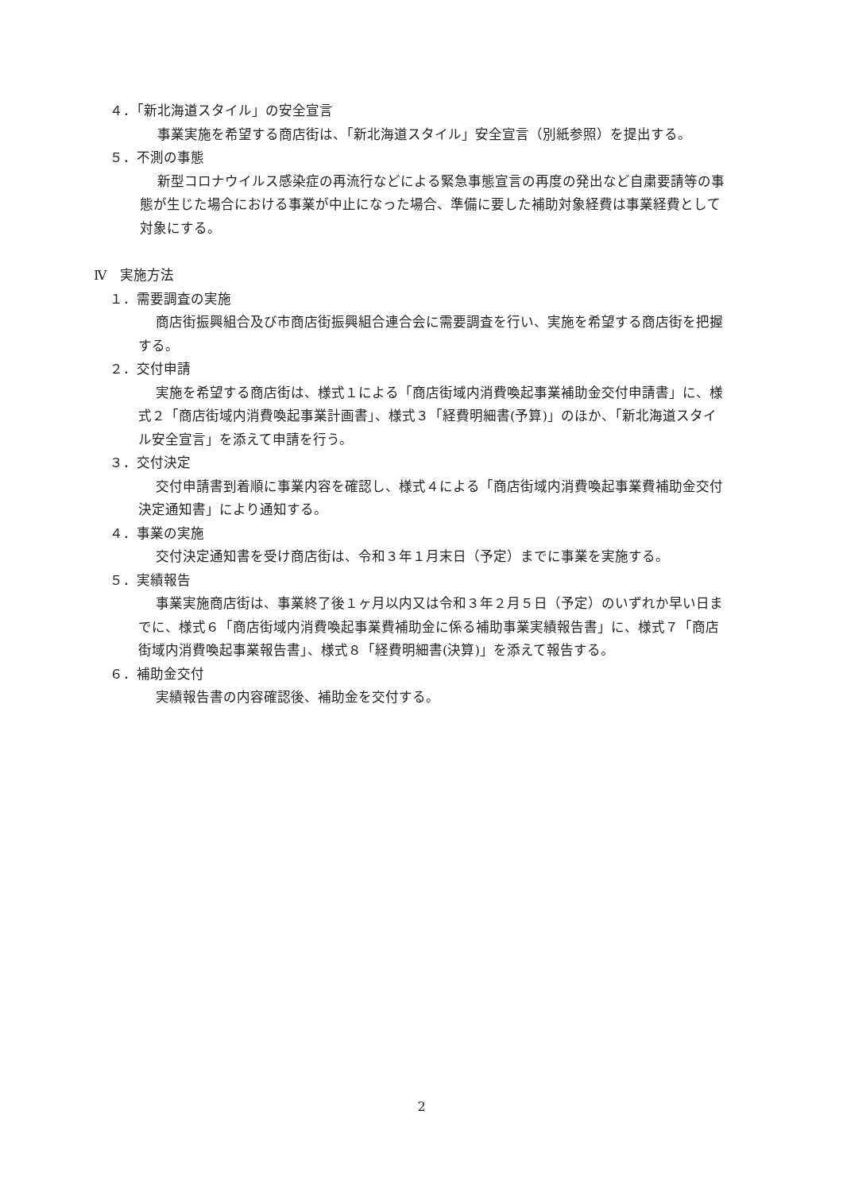４．「新北海道スタイル」の安全宣言
事業実施を希望する商店街は、「新北海道スタイル」安全宣言（別紙参照）を提出する。
５．不測の事態
新型コロナウイルス感染症の再流行などによる緊急事態宣言の再度の発出など自粛要請等の事態が生じた場合における事業が中止になった場合、準備に要した補助対象経費は事業経費として対象にする。
Ⅳ　実施方法
１．需要調査の実施
商店街振興組合及び市商店街振興組合連合会に需要調査を行い、実施を希望する商店街を把握する。
２．交付申請
実施を希望する商店街は、様式１による「商店街域内消費喚起事業補助金交付申請書」に、様式２「商店街域内消費喚起事業計画書」、様式３「経費明細書(予算)」のほか、「新北海道スタイル安全宣言」を添えて申請を行う。
３．交付決定
交付申請書到着順に事業内容を確認し、様式４による「商店街域内消費喚起事業費補助金交付決定通知書」により通知する。
４．事業の実施
交付決定通知書を受け商店街は、令和３年１月末日（予定）までに事業を実施する。
５．実績報告
事業実施商店街は、事業終了後１ヶ月以内又は令和３年２月５日（予定）のいずれか早い日までに、様式６「商店街域内消費喚起事業費補助金に係る補助事業実績報告書」に、様式７「商店街域内消費喚起事業報告書」、様式８「経費明細書(決算)」を添えて報告する。
６．補助金交付
実績報告書の内容確認後、補助金を交付する。
2